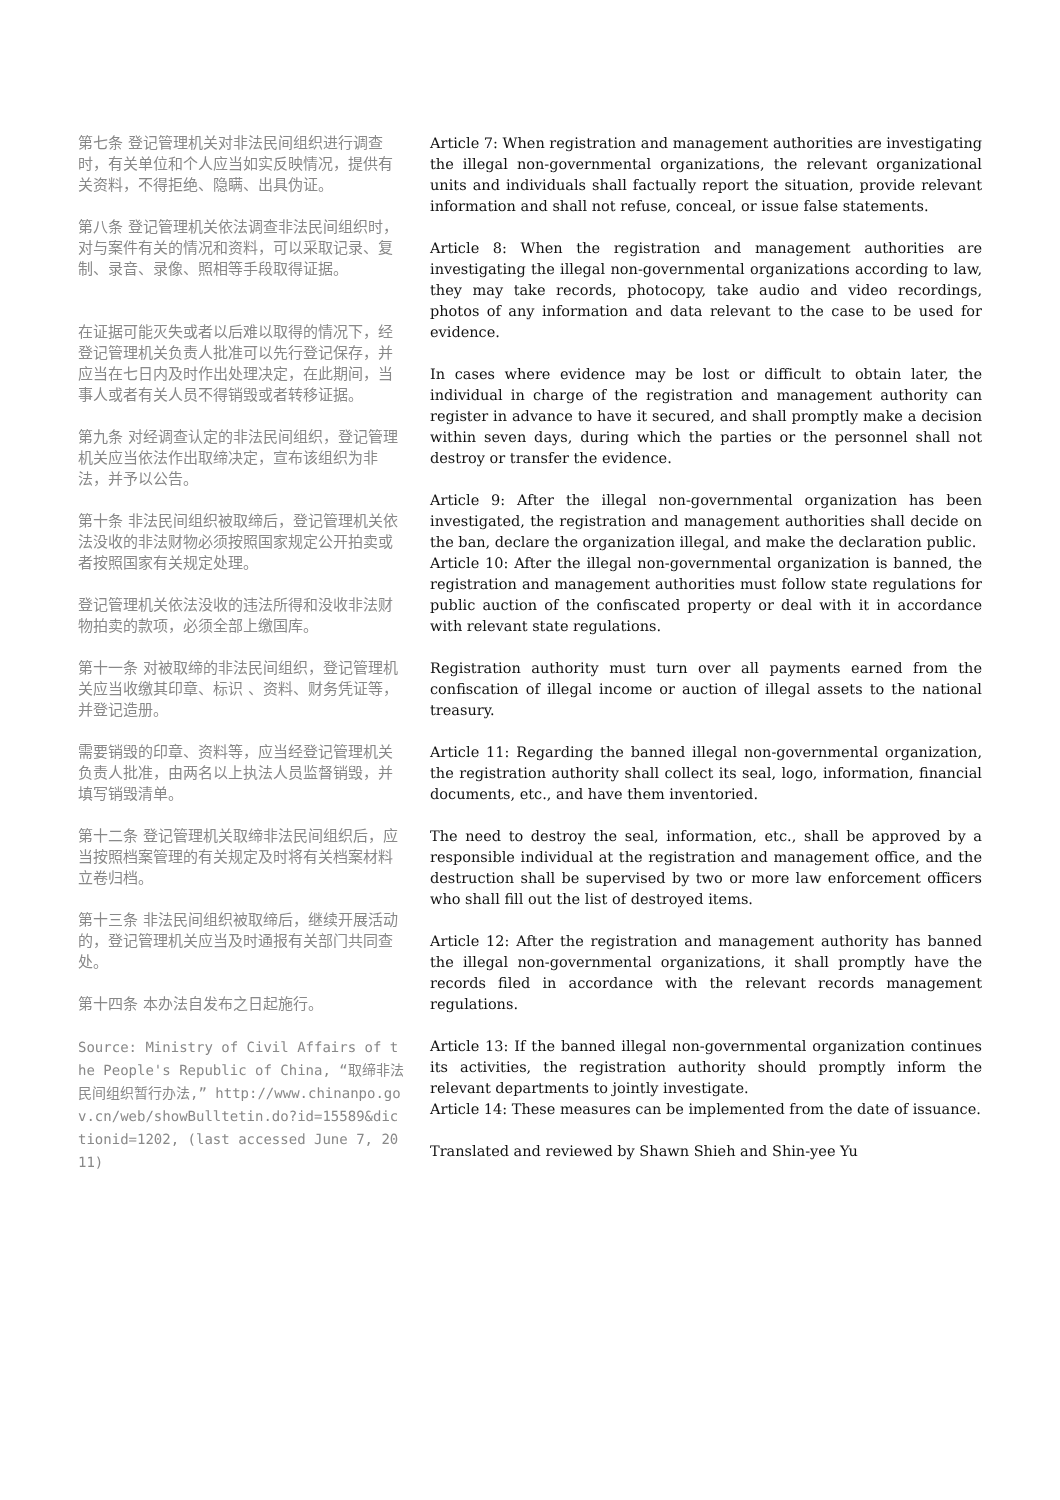第七条 登记管理机关对非法民间组织进行调查时，有关单位和个人应当如实反映情况，提供有关资料，不得拒绝、隐瞒、出具伪证。
第八条 登记管理机关依法调查非法民间组织时，对与案件有关的情况和资料，可以采取记录、复制、录音、录像、照相等手段取得证据。
在证据可能灭失或者以后难以取得的情况下，经登记管理机关负责人批准可以先行登记保存，并应当在七日内及时作出处理决定，在此期间，当事人或者有关人员不得销毁或者转移证据。
第九条 对经调查认定的非法民间组织，登记管理机关应当依法作出取缔决定，宣布该组织为非法，并予以公告。
第十条 非法民间组织被取缔后，登记管理机关依法没收的非法财物必须按照国家规定公开拍卖或者按照国家有关规定处理。
登记管理机关依法没收的违法所得和没收非法财物拍卖的款项，必须全部上缴国库。
第十一条 对被取缔的非法民间组织，登记管理机关应当收缴其印章、标识 、资料、财务凭证等，并登记造册。
需要销毁的印章、资料等，应当经登记管理机关负责人批准，由两名以上执法人员监督销毁，并填写销毁清单。
第十二条 登记管理机关取缔非法民间组织后，应当按照档案管理的有关规定及时将有关档案材料立卷归档。
第十三条 非法民间组织被取缔后，继续开展活动的，登记管理机关应当及时通报有关部门共同查处。
第十四条 本办法自发布之日起施行。
Source: Ministry of Civil Affairs of the People's Republic of China, “取缔非法民间组织暂行办法,” http://www.chinanpo.gov.cn/web/showBulltetin.do?id=15589&dictionid=1202, (last accessed June 7, 2011)
Article 7: When registration and management authorities are investigating the illegal non-governmental organizations, the relevant organizational units and individuals shall factually report the situation, provide relevant information and shall not refuse, conceal, or issue false statements.
Article 8: When the registration and management authorities are investigating the illegal non-governmental organizations according to law, they may take records, photocopy, take audio and video recordings, photos of any information and data relevant to the case to be used for evidence.
In cases where evidence may be lost or difficult to obtain later, the individual in charge of the registration and management authority can register in advance to have it secured, and shall promptly make a decision within seven days, during which the parties or the personnel shall not destroy or transfer the evidence.
Article 9: After the illegal non-governmental organization has been investigated, the registration and management authorities shall decide on the ban, declare the organization illegal, and make the declaration public.
Article 10: After the illegal non-governmental organization is banned, the registration and management authorities must follow state regulations for public auction of the confiscated property or deal with it in accordance with relevant state regulations.
Registration authority must turn over all payments earned from the confiscation of illegal income or auction of illegal assets to the national treasury.
Article 11: Regarding the banned illegal non-governmental organization, the registration authority shall collect its seal, logo, information, financial documents, etc., and have them inventoried.
The need to destroy the seal, information, etc., shall be approved by a responsible individual at the registration and management office, and the destruction shall be supervised by two or more law enforcement officers who shall fill out the list of destroyed items.
Article 12: After the registration and management authority has banned the illegal non-governmental organizations, it shall promptly have the records filed in accordance with the relevant records management regulations.
Article 13: If the banned illegal non-governmental organization continues its activities, the registration authority should promptly inform the relevant departments to jointly investigate.
Article 14: These measures can be implemented from the date of issuance.
Translated and reviewed by Shawn Shieh and Shin-yee Yu